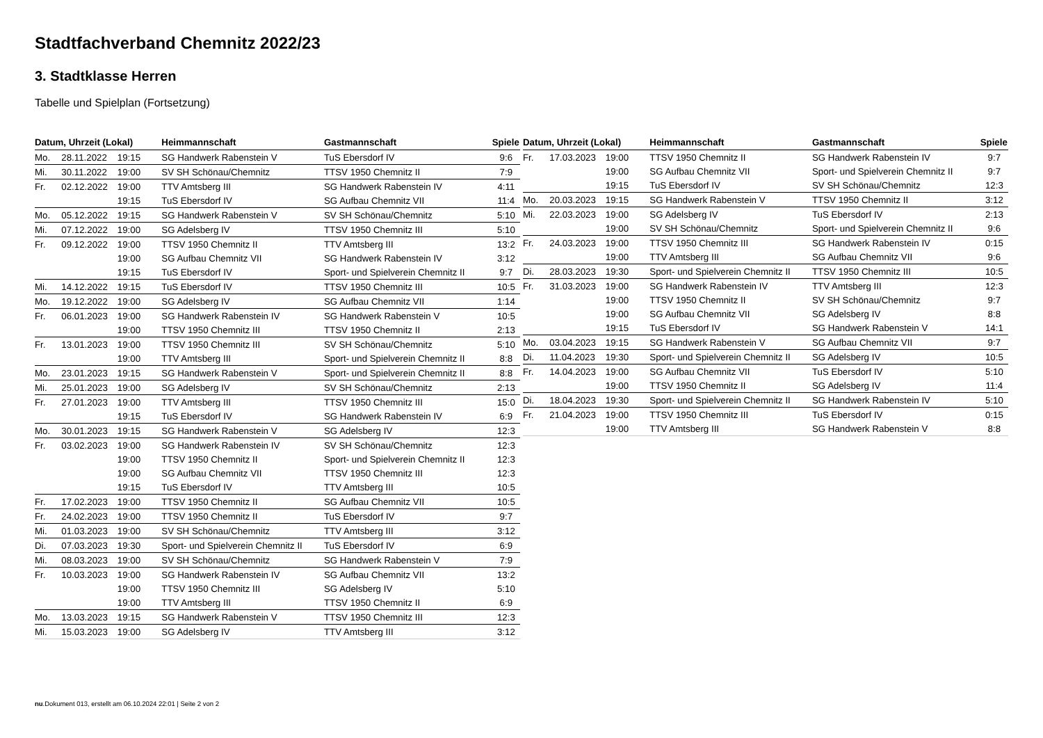Stadtfachverband Chemnitz 2022/23
3. Stadtklasse Herren
Tabelle und Spielplan (Fortsetzung)
| Datum, Uhrzeit (Lokal) | | | Heimmannschaft | Gastmannschaft | Spiele |
| --- | --- | --- | --- | --- | --- |
| Mo. | 28.11.2022 | 19:15 | SG Handwerk Rabenstein V | TuS Ebersdorf IV | 9:6 |
| Mi. | 30.11.2022 | 19:00 | SV SH Schönau/Chemnitz | TTSV 1950 Chemnitz II | 7:9 |
| Fr. | 02.12.2022 | 19:00 | TTV Amtsberg III | SG Handwerk Rabenstein IV | 4:11 |
| | | 19:15 | TuS Ebersdorf IV | SG Aufbau Chemnitz VII | 11:4 |
| Mo. | 05.12.2022 | 19:15 | SG Handwerk Rabenstein V | SV SH Schönau/Chemnitz | 5:10 |
| Mi. | 07.12.2022 | 19:00 | SG Adelsberg IV | TTSV 1950 Chemnitz III | 5:10 |
| Fr. | 09.12.2022 | 19:00 | TTSV 1950 Chemnitz II | TTV Amtsberg III | 13:2 |
| | | 19:00 | SG Aufbau Chemnitz VII | SG Handwerk Rabenstein IV | 3:12 |
| | | 19:15 | TuS Ebersdorf IV | Sport- und Spielverein Chemnitz II | 9:7 |
| Mi. | 14.12.2022 | 19:15 | TuS Ebersdorf IV | TTSV 1950 Chemnitz III | 10:5 |
| Mo. | 19.12.2022 | 19:00 | SG Adelsberg IV | SG Aufbau Chemnitz VII | 1:14 |
| Fr. | 06.01.2023 | 19:00 | SG Handwerk Rabenstein IV | SG Handwerk Rabenstein V | 10:5 |
| | | 19:00 | TTSV 1950 Chemnitz III | TTSV 1950 Chemnitz II | 2:13 |
| Fr. | 13.01.2023 | 19:00 | TTSV 1950 Chemnitz III | SV SH Schönau/Chemnitz | 5:10 |
| | | 19:00 | TTV Amtsberg III | Sport- und Spielverein Chemnitz II | 8:8 |
| Mo. | 23.01.2023 | 19:15 | SG Handwerk Rabenstein V | Sport- und Spielverein Chemnitz II | 8:8 |
| Mi. | 25.01.2023 | 19:00 | SG Adelsberg IV | SV SH Schönau/Chemnitz | 2:13 |
| Fr. | 27.01.2023 | 19:00 | TTV Amtsberg III | TTSV 1950 Chemnitz III | 15:0 |
| | | 19:15 | TuS Ebersdorf IV | SG Handwerk Rabenstein IV | 6:9 |
| Mo. | 30.01.2023 | 19:15 | SG Handwerk Rabenstein V | SG Adelsberg IV | 12:3 |
| Fr. | 03.02.2023 | 19:00 | SG Handwerk Rabenstein IV | SV SH Schönau/Chemnitz | 12:3 |
| | | 19:00 | TTSV 1950 Chemnitz II | Sport- und Spielverein Chemnitz II | 12:3 |
| | | 19:00 | SG Aufbau Chemnitz VII | TTSV 1950 Chemnitz III | 12:3 |
| | | 19:15 | TuS Ebersdorf IV | TTV Amtsberg III | 10:5 |
| Fr. | 17.02.2023 | 19:00 | TTSV 1950 Chemnitz II | SG Aufbau Chemnitz VII | 10:5 |
| Fr. | 24.02.2023 | 19:00 | TTSV 1950 Chemnitz II | TuS Ebersdorf IV | 9:7 |
| Mi. | 01.03.2023 | 19:00 | SV SH Schönau/Chemnitz | TTV Amtsberg III | 3:12 |
| Di. | 07.03.2023 | 19:30 | Sport- und Spielverein Chemnitz II | TuS Ebersdorf IV | 6:9 |
| Mi. | 08.03.2023 | 19:00 | SV SH Schönau/Chemnitz | SG Handwerk Rabenstein V | 7:9 |
| Fr. | 10.03.2023 | 19:00 | SG Handwerk Rabenstein IV | SG Aufbau Chemnitz VII | 13:2 |
| | | 19:00 | TTSV 1950 Chemnitz III | SG Adelsberg IV | 5:10 |
| | | 19:00 | TTV Amtsberg III | TTSV 1950 Chemnitz II | 6:9 |
| Mo. | 13.03.2023 | 19:15 | SG Handwerk Rabenstein V | TTSV 1950 Chemnitz III | 12:3 |
| Mi. | 15.03.2023 | 19:00 | SG Adelsberg IV | TTV Amtsberg III | 3:12 |
| Datum, Uhrzeit (Lokal) | | | Heimmannschaft | Gastmannschaft | Spiele |
| --- | --- | --- | --- | --- | --- |
| Fr. | 17.03.2023 | 19:00 | TTSV 1950 Chemnitz II | SG Handwerk Rabenstein IV | 9:7 |
| | | 19:00 | SG Aufbau Chemnitz VII | Sport- und Spielverein Chemnitz II | 9:7 |
| | | 19:15 | TuS Ebersdorf IV | SV SH Schönau/Chemnitz | 12:3 |
| Mo. | 20.03.2023 | 19:15 | SG Handwerk Rabenstein V | TTSV 1950 Chemnitz II | 3:12 |
| Mi. | 22.03.2023 | 19:00 | SG Adelsberg IV | TuS Ebersdorf IV | 2:13 |
| | | 19:00 | SV SH Schönau/Chemnitz | Sport- und Spielverein Chemnitz II | 9:6 |
| Fr. | 24.03.2023 | 19:00 | TTSV 1950 Chemnitz III | SG Handwerk Rabenstein IV | 0:15 |
| | | 19:00 | TTV Amtsberg III | SG Aufbau Chemnitz VII | 9:6 |
| Di. | 28.03.2023 | 19:30 | Sport- und Spielverein Chemnitz II | TTSV 1950 Chemnitz III | 10:5 |
| Fr. | 31.03.2023 | 19:00 | SG Handwerk Rabenstein IV | TTV Amtsberg III | 12:3 |
| | | 19:00 | TTSV 1950 Chemnitz II | SV SH Schönau/Chemnitz | 9:7 |
| | | 19:00 | SG Aufbau Chemnitz VII | SG Adelsberg IV | 8:8 |
| | | 19:15 | TuS Ebersdorf IV | SG Handwerk Rabenstein V | 14:1 |
| Mo. | 03.04.2023 | 19:15 | SG Handwerk Rabenstein V | SG Aufbau Chemnitz VII | 9:7 |
| Di. | 11.04.2023 | 19:30 | Sport- und Spielverein Chemnitz II | SG Adelsberg IV | 10:5 |
| Fr. | 14.04.2023 | 19:00 | SG Aufbau Chemnitz VII | TuS Ebersdorf IV | 5:10 |
| | | 19:00 | TTSV 1950 Chemnitz II | SG Adelsberg IV | 11:4 |
| Di. | 18.04.2023 | 19:30 | Sport- und Spielverein Chemnitz II | SG Handwerk Rabenstein IV | 5:10 |
| Fr. | 21.04.2023 | 19:00 | TTSV 1950 Chemnitz III | TuS Ebersdorf IV | 0:15 |
| | | 19:00 | TTV Amtsberg III | SG Handwerk Rabenstein V | 8:8 |
nu.Dokument 013, erstellt am 06.10.2024 22:01 | Seite 2 von 2